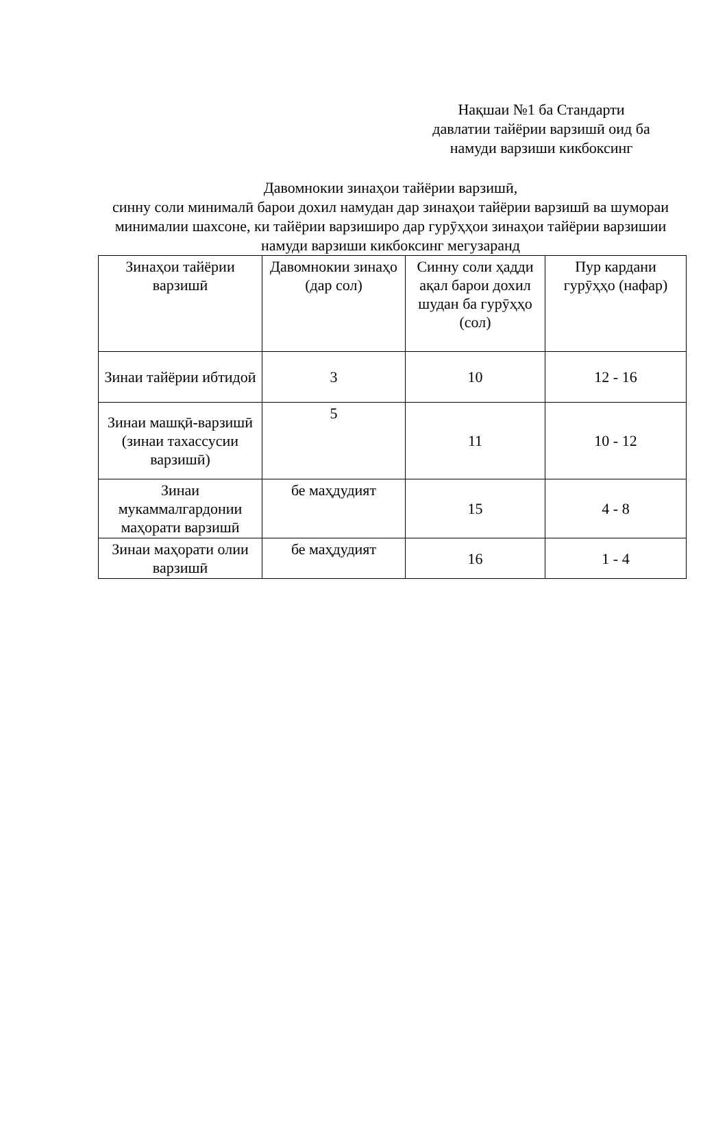Нақшаи №1 ба Стандарти
давлатии тайёрии варзишӣ оид ба
намуди варзиши кикбоксинг
Давомнокии зинаҳои тайёрии варзишӣ,
синну соли минималӣ барои дохил намудан дар зинаҳои тайёрии варзишӣ ва шумораи минималии шахсоне, ки тайёрии варзиширо дар гурӯҳҳои зинаҳои тайёрии варзишии намуди варзиши кикбоксинг мегузаранд
| Зинаҳои тайёрии варзишӣ | Давомнокии зинаҳо (дар сол) | Синну соли ҳадди ақал барои дохил шудан ба гурӯҳҳо (сол) | Пур кардани гурӯҳҳо (нафар) |
| Зинаи тайёрии ибтидоӣ | 3 | 10 | 12 - 16 |
| Зинаи машқӣ-варзишӣ (зинаи тахассусии варзишӣ) | 5 | 11 | 10 - 12 |
| Зинаи мукаммалгардонии маҳорати варзишӣ | бе маҳдудият | 15 | 4 - 8 |
| Зинаи маҳорати олии варзишӣ | бе маҳдудият | 16 | 1 - 4 |